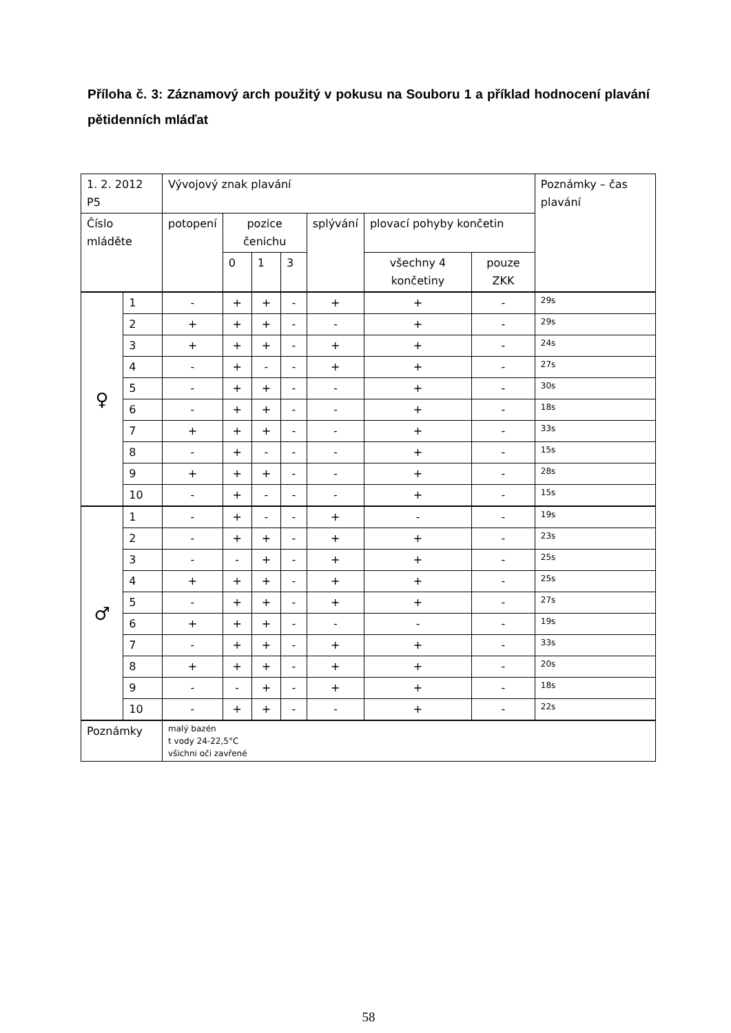Příloha č. 3: Záznamový arch použitý v pokusu na Souboru 1 a příklad hodnocení plavání pětidenních mláďat
| 1. 2. 2012 P5 | | Vývojový znak plavání | | | | | | | Poznámky – čas plavání |
| Číslo mláděte | | potopení | pozice čenichu | | | splývání | plovací pohyby končetin | | |
| | | | 0 | 1 | 3 | | všechny 4 končetiny | pouze ZKK | |
| ♀ | 1 | - | + | + | - | + | + | - | 29s |
| | 2 | + | + | + | - | - | + | - | 29s |
| | 3 | + | + | + | - | + | + | - | 24s |
| | 4 | - | + | - | - | + | + | - | 27s |
| | 5 | - | + | + | - | - | + | - | 30s |
| | 6 | - | + | + | - | - | + | - | 18s |
| | 7 | + | + | + | - | - | + | - | 33s |
| | 8 | - | + | - | - | - | + | - | 15s |
| | 9 | + | + | + | - | - | + | - | 28s |
| | 10 | - | + | - | - | - | + | - | 15s |
| ♂ | 1 | - | + | - | - | + | - | - | 19s |
| | 2 | - | + | + | - | + | + | - | 23s |
| | 3 | - | - | + | - | + | + | - | 25s |
| | 4 | + | + | + | - | + | + | - | 25s |
| | 5 | - | + | + | - | + | + | - | 27s |
| | 6 | + | + | + | - | - | - | - | 19s |
| | 7 | - | + | + | - | + | + | - | 33s |
| | 8 | + | + | + | - | + | + | - | 20s |
| | 9 | - | - | + | - | + | + | - | 18s |
| | 10 | - | + | + | - | - | + | - | 22s |
| Poznámky | | malý bazén t vody 24-22,5°C všichni oči zavřené | | | | | | | |
58